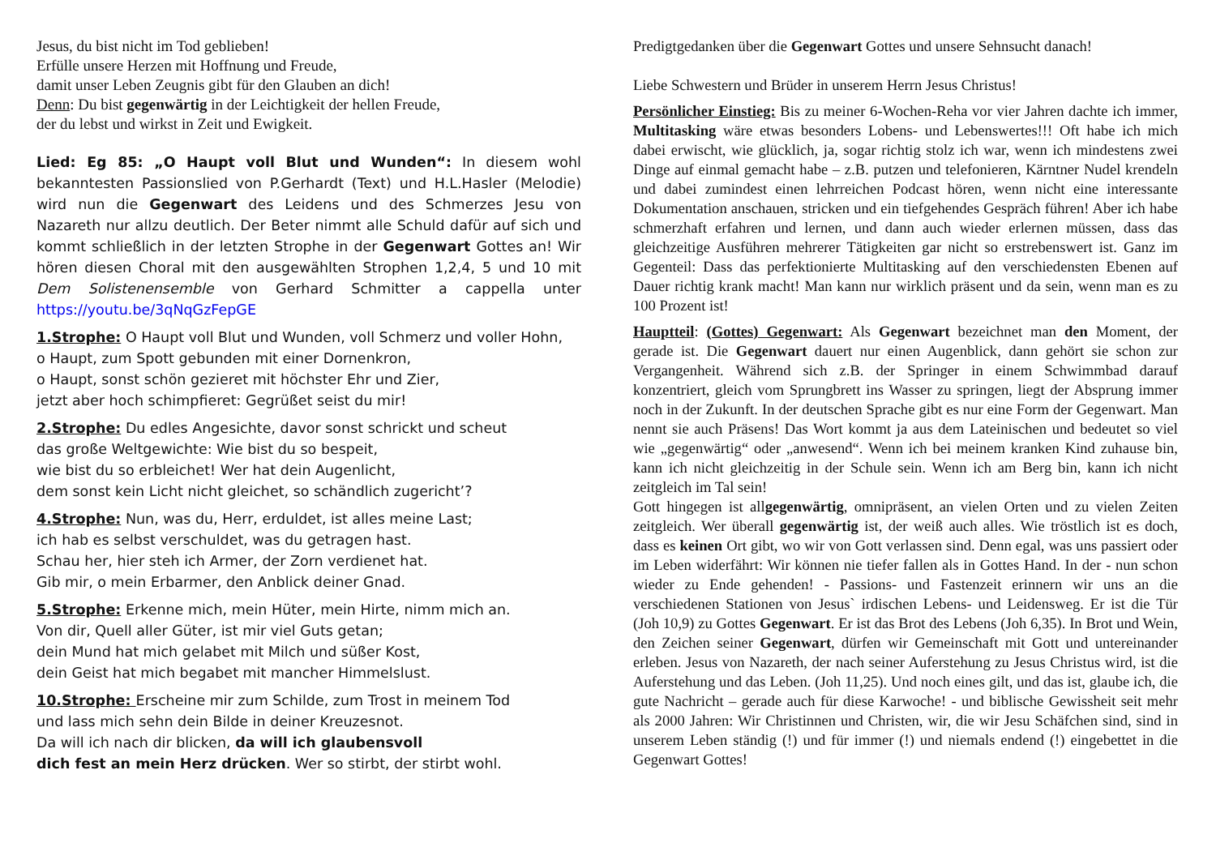Jesus, du bist nicht im Tod geblieben!
Erfülle unsere Herzen mit Hoffnung und Freude,
damit unser Leben Zeugnis gibt für den Glauben an dich!
Denn: Du bist gegenwärtig in der Leichtigkeit der hellen Freude,
der du lebst und wirkst in Zeit und Ewigkeit.
Lied: Eg 85: „O Haupt voll Blut und Wunden“: In diesem wohl bekanntesten Passionslied von P.Gerhardt (Text) und H.L.Hasler (Melodie) wird nun die Gegenwart des Leidens und des Schmerzes Jesu von Nazareth nur allzu deutlich. Der Beter nimmt alle Schuld dafür auf sich und kommt schließlich in der letzten Strophe in der Gegenwart Gottes an! Wir hören diesen Choral mit den ausgewählten Strophen 1,2,4, 5 und 10 mit Dem Solistenensemble von Gerhard Schmitter a cappella unter https://youtu.be/3qNqGzFepGE
1.Strophe: O Haupt voll Blut und Wunden, voll Schmerz und voller Hohn,
o Haupt, zum Spott gebunden mit einer Dornenkron,
o Haupt, sonst schön gezieret mit höchster Ehr und Zier,
jetzt aber hoch schimpfieret: Gegrüßet seist du mir!
2.Strophe: Du edles Angesichte, davor sonst schrickt und scheut
das große Weltgewichte: Wie bist du so bespeit,
wie bist du so erbleichet! Wer hat dein Augenlicht,
dem sonst kein Licht nicht gleichet, so schändlich zugericht’?
4.Strophe: Nun, was du, Herr, erduldet, ist alles meine Last;
ich hab es selbst verschuldet, was du getragen hast.
Schau her, hier steh ich Armer, der Zorn verdienet hat.
Gib mir, o mein Erbarmer, den Anblick deiner Gnad.
5.Strophe: Erkenne mich, mein Hüter, mein Hirte, nimm mich an.
Von dir, Quell aller Güter, ist mir viel Guts getan;
dein Mund hat mich gelabet mit Milch und süßer Kost,
dein Geist hat mich begabet mit mancher Himmelslust.
10.Strophe: Erscheine mir zum Schilde, zum Trost in meinem Tod
und lass mich sehn dein Bilde in deiner Kreuzesnot.
Da will ich nach dir blicken, da will ich glaubensvoll
dich fest an mein Herz drücken. Wer so stirbt, der stirbt wohl.
Predigtgedanken über die Gegenwart Gottes und unsere Sehnsucht danach!
Liebe Schwestern und Brüder in unserem Herrn Jesus Christus!
Persönlicher Einstieg: Bis zu meiner 6-Wochen-Reha vor vier Jahren dachte ich immer, Multitasking wäre etwas besonders Lobens- und Lebenswertes!!! Oft habe ich mich dabei erwischt, wie glücklich, ja, sogar richtig stolz ich war, wenn ich mindestens zwei Dinge auf einmal gemacht habe – z.B. putzen und telefonieren, Kärntner Nudel krendeln und dabei zumindest einen lehrreichen Podcast hören, wenn nicht eine interessante Dokumentation anschauen, stricken und ein tiefgehendes Gespräch führen! Aber ich habe schmerzhaft erfahren und lernen, und dann auch wieder erlernen müssen, dass das gleichzeitige Ausführen mehrerer Tätigkeiten gar nicht so erstrebenswert ist. Ganz im Gegenteil: Dass das perfektionierte Multitasking auf den verschiedensten Ebenen auf Dauer richtig krank macht! Man kann nur wirklich präsent und da sein, wenn man es zu 100 Prozent ist!
Hauptteil: (Gottes) Gegenwart: Als Gegenwart bezeichnet man den Moment, der gerade ist. Die Gegenwart dauert nur einen Augenblick, dann gehört sie schon zur Vergangenheit. Während sich z.B. der Springer in einem Schwimmbad darauf konzentriert, gleich vom Sprungbrett ins Wasser zu springen, liegt der Absprung immer noch in der Zukunft. In der deutschen Sprache gibt es nur eine Form der Gegenwart. Man nennt sie auch Präsens! Das Wort kommt ja aus dem Lateinischen und bedeutet so viel wie „gegenwärtig“ oder „anwesend“. Wenn ich bei meinem kranken Kind zuhause bin, kann ich nicht gleichzeitig in der Schule sein. Wenn ich am Berg bin, kann ich nicht zeitgleich im Tal sein!
Gott hingegen ist allgegenwärtig, omnipräsent, an vielen Orten und zu vielen Zeiten zeitgleich. Wer überall gegenwärtig ist, der weiß auch alles. Wie tröstlich ist es doch, dass es keinen Ort gibt, wo wir von Gott verlassen sind. Denn egal, was uns passiert oder im Leben widerfährt: Wir können nie tiefer fallen als in Gottes Hand. In der - nun schon wieder zu Ende gehenden! - Passions- und Fastenzeit erinnern wir uns an die verschiedenen Stationen von Jesus` irdischen Lebens- und Leidensweg. Er ist die Tür (Joh 10,9) zu Gottes Gegenwart. Er ist das Brot des Lebens (Joh 6,35). In Brot und Wein, den Zeichen seiner Gegenwart, dürfen wir Gemeinschaft mit Gott und untereinander erleben. Jesus von Nazareth, der nach seiner Auferstehung zu Jesus Christus wird, ist die Auferstehung und das Leben. (Joh 11,25). Und noch eines gilt, und das ist, glaube ich, die gute Nachricht – gerade auch für diese Karwoche! - und biblische Gewissheit seit mehr als 2000 Jahren: Wir Christinnen und Christen, wir, die wir Jesu Schäfchen sind, sind in unserem Leben ständig (!) und für immer (!) und niemals endend (!) eingebettet in die Gegenwart Gottes!